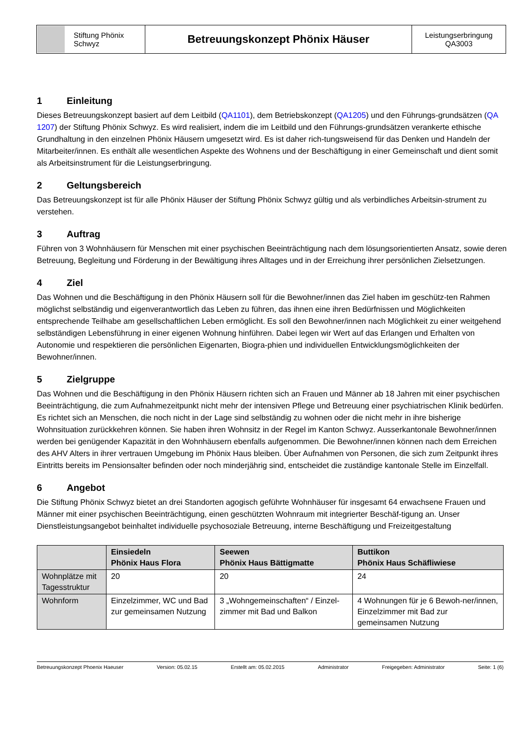| Stiftung Phönix Schwyz | Betreuungskonzept Phönix Häuser | Leistungserbringung QA3003 |
1 Einleitung
Dieses Betreuungskonzept basiert auf dem Leitbild (QA1101), dem Betriebskonzept (QA1205) und den Führungs-grundsätzen (QA 1207) der Stiftung Phönix Schwyz. Es wird realisiert, indem die im Leitbild und den Führungs-grundsätzen verankerte ethische Grundhaltung in den einzelnen Phönix Häusern umgesetzt wird. Es ist daher rich-tungsweisend für das Denken und Handeln der Mitarbeiter/innen. Es enthält alle wesentlichen Aspekte des Wohnens und der Beschäftigung in einer Gemeinschaft und dient somit als Arbeitsinstrument für die Leistungserbringung.
2 Geltungsbereich
Das Betreuungskonzept ist für alle Phönix Häuser der Stiftung Phönix Schwyz gültig und als verbindliches Arbeitsin-strument zu verstehen.
3 Auftrag
Führen von 3 Wohnhäusern für Menschen mit einer psychischen Beeinträchtigung nach dem lösungsorientierten Ansatz, sowie deren Betreuung, Begleitung und Förderung in der Bewältigung ihres Alltages und in der Erreichung ihrer persönlichen Zielsetzungen.
4 Ziel
Das Wohnen und die Beschäftigung in den Phönix Häusern soll für die Bewohner/innen das Ziel haben im geschütz-ten Rahmen möglichst selbständig und eigenverantwortlich das Leben zu führen, das ihnen eine ihren Bedürfnissen und Möglichkeiten entsprechende Teilhabe am gesellschaftlichen Leben ermöglicht. Es soll den Bewohner/innen nach Möglichkeit zu einer weitgehend selbständigen Lebensführung in einer eigenen Wohnung hinführen. Dabei legen wir Wert auf das Erlangen und Erhalten von Autonomie und respektieren die persönlichen Eigenarten, Biogra-phien und individuellen Entwicklungsmöglichkeiten der Bewohner/innen.
5 Zielgruppe
Das Wohnen und die Beschäftigung in den Phönix Häusern richten sich an Frauen und Männer ab 18 Jahren mit einer psychischen Beeinträchtigung, die zum Aufnahmezeitpunkt nicht mehr der intensiven Pflege und Betreuung einer psychiatrischen Klinik bedürfen. Es richtet sich an Menschen, die noch nicht in der Lage sind selbständig zu wohnen oder die nicht mehr in ihre bisherige Wohnsituation zurückkehren können. Sie haben ihren Wohnsitz in der Regel im Kanton Schwyz. Ausserkantonale Bewohner/innen werden bei genügender Kapazität in den Wohnhäusern ebenfalls aufgenommen. Die Bewohner/innen können nach dem Erreichen des AHV Alters in ihrer vertrauen Umgebung im Phönix Haus bleiben. Über Aufnahmen von Personen, die sich zum Zeitpunkt ihres Eintritts bereits im Pensionsalter befinden oder noch minderjährig sind, entscheidet die zuständige kantonale Stelle im Einzelfall.
6 Angebot
Die Stiftung Phönix Schwyz bietet an drei Standorten agogisch geführte Wohnhäuser für insgesamt 64 erwachsene Frauen und Männer mit einer psychischen Beeinträchtigung, einen geschützten Wohnraum mit integrierter Beschäf-tigung an. Unser Dienstleistungsangebot beinhaltet individuelle psychosoziale Betreuung, interne Beschäftigung und Freizeitgestaltung
| | Einsiedeln Phönix Haus Flora | Seewen Phönix Haus Bättigmatte | Buttikon Phönix Haus Schäfliwiese |
| --- | --- | --- | --- |
| Wohnplätze mit Tagesstruktur | 20 | 20 | 24 |
| Wohnform | Einzelzimmer, WC und Bad zur gemeinsamen Nutzung | 3 „Wohngemeinschaften“ / Einzel-zimmer mit Bad und Balkon | 4 Wohnungen für je 6 Bewoh-ner/innen, Einzelzimmer mit Bad zur gemeinsamen Nutzung |
Betreuungskonzept Phoenix Haeuser Version: 05.02.15 Erstellt am: 05.02.2015 Administrator Freigegeben: Administrator Seite: 1 (6)